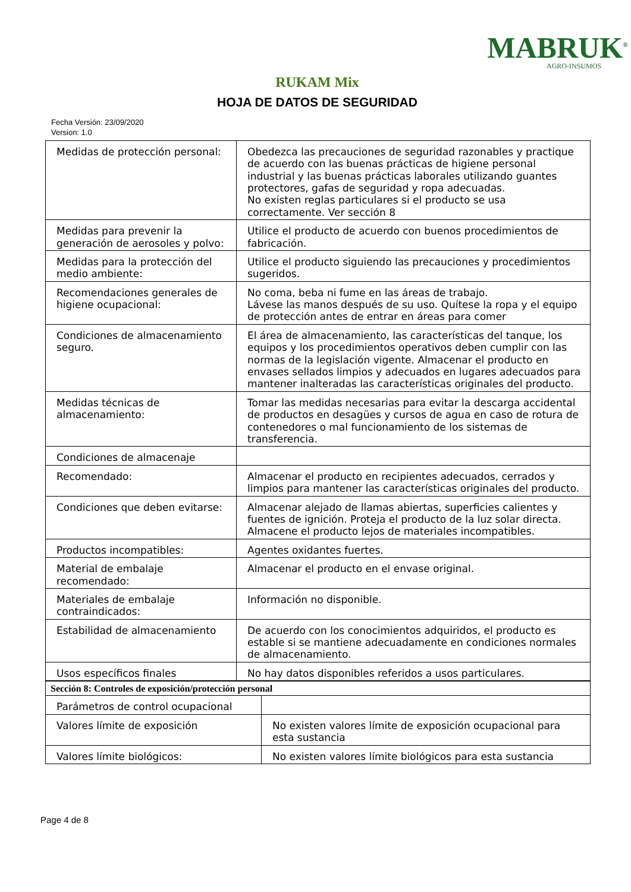MABRUK<sup>®</sup>
AGRO-INSUMOS
RUKAM Mix
HOJA DE DATOS DE SEGURIDAD
Fecha Versión: 23/09/2020
Version: 1.0
| Medidas de protección personal: | Obedezca las precauciones de seguridad razonables y practique de acuerdo con las buenas prácticas de higiene personal industrial y las buenas prácticas laborales utilizando guantes protectores, gafas de seguridad y ropa adecuadas. No existen reglas particulares si el producto se usa correctamente. Ver sección 8 |
| Medidas para prevenir la generación de aerosoles y polvo: | Utilice el producto de acuerdo con buenos procedimientos de fabricación. |
| Medidas para la protección del medio ambiente: | Utilice el producto siguiendo las precauciones y procedimientos sugeridos. |
| Recomendaciones generales de higiene ocupacional: | No coma, beba ni fume en las áreas de trabajo. Lávese las manos después de su uso. Quítese la ropa y el equipo de protección antes de entrar en áreas para comer |
| Condiciones de almacenamiento seguro. | El área de almacenamiento, las características del tanque, los equipos y los procedimientos operativos deben cumplir con las normas de la legislación vigente. Almacenar el producto en envases sellados limpios y adecuados en lugares adecuados para mantener inalteradas las características originales del producto. |
| Medidas técnicas de almacenamiento: | Tomar las medidas necesarias para evitar la descarga accidental de productos en desagües y cursos de agua en caso de rotura de contenedores o mal funcionamiento de los sistemas de transferencia. |
| Condiciones de almacenaje | |
| Recomendado: | Almacenar el producto en recipientes adecuados, cerrados y limpios para mantener las características originales del producto. |
| Condiciones que deben evitarse: | Almacenar alejado de llamas abiertas, superficies calientes y fuentes de ignición. Proteja el producto de la luz solar directa. Almacene el producto lejos de materiales incompatibles. |
| Productos incompatibles: | Agentes oxidantes fuertes. |
| Material de embalaje recomendado: | Almacenar el producto en el envase original. |
| Materiales de embalaje contraindicados: | Información no disponible. |
| Estabilidad de almacenamiento | De acuerdo con los conocimientos adquiridos, el producto es estable si se mantiene adecuadamente en condiciones normales de almacenamiento. |
| Usos específicos finales | No hay datos disponibles referidos a usos particulares. |
| Sección 8: Controles de exposición/protección personal | |
| Parámetros de control ocupacional | |
| Valores límite de exposición | No existen valores límite de exposición ocupacional para esta sustancia |
| Valores límite biológicos: | No existen valores límite biológicos para esta sustancia |
Page 4 de 8